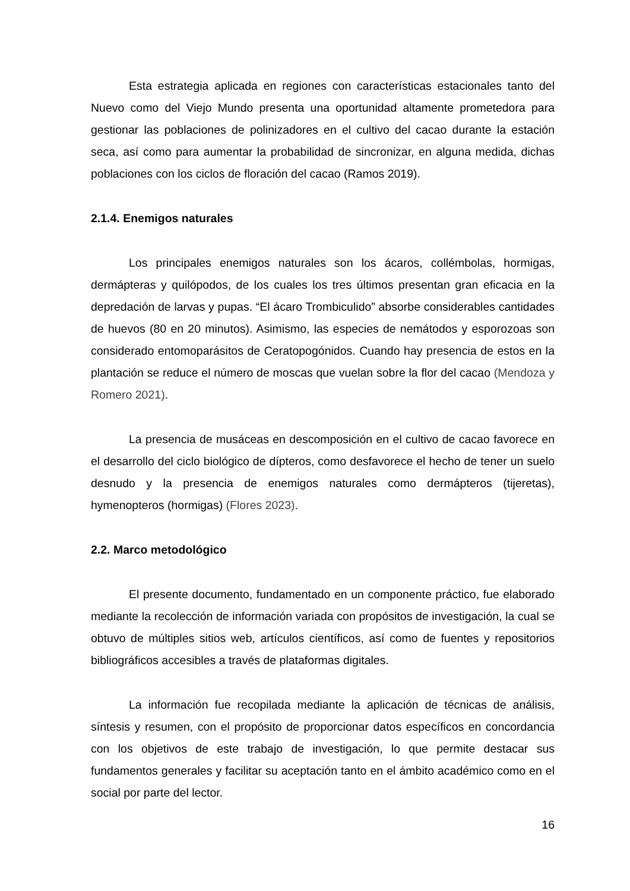Esta estrategia aplicada en regiones con características estacionales tanto del Nuevo como del Viejo Mundo presenta una oportunidad altamente prometedora para gestionar las poblaciones de polinizadores en el cultivo del cacao durante la estación seca, así como para aumentar la probabilidad de sincronizar, en alguna medida, dichas poblaciones con los ciclos de floración del cacao (Ramos 2019).
2.1.4. Enemigos naturales
Los principales enemigos naturales son los ácaros, collémbolas, hormigas, dermápteras y quilópodos, de los cuales los tres últimos presentan gran eficacia en la depredación de larvas y pupas. “El ácaro Trombiculido” absorbe considerables cantidades de huevos (80 en 20 minutos). Asimismo, las especies de nemátodos y esporozoas son considerado entomoparásitos de Ceratopogónidos. Cuando hay presencia de estos en la plantación se reduce el número de moscas que vuelan sobre la flor del cacao (Mendoza y Romero 2021).
La presencia de musáceas en descomposición en el cultivo de cacao favorece en el desarrollo del ciclo biológico de dípteros, como desfavorece el hecho de tener un suelo desnudo y la presencia de enemigos naturales como dermápteros (tijeretas), hymenopteros (hormigas) (Flores 2023).
2.2. Marco metodológico
El presente documento, fundamentado en un componente práctico, fue elaborado mediante la recolección de información variada con propósitos de investigación, la cual se obtuvo de múltiples sitios web, artículos científicos, así como de fuentes y repositorios bibliográficos accesibles a través de plataformas digitales.
La información fue recopilada mediante la aplicación de técnicas de análisis, síntesis y resumen, con el propósito de proporcionar datos específicos en concordancia con los objetivos de este trabajo de investigación, lo que permite destacar sus fundamentos generales y facilitar su aceptación tanto en el ámbito académico como en el social por parte del lector.
16